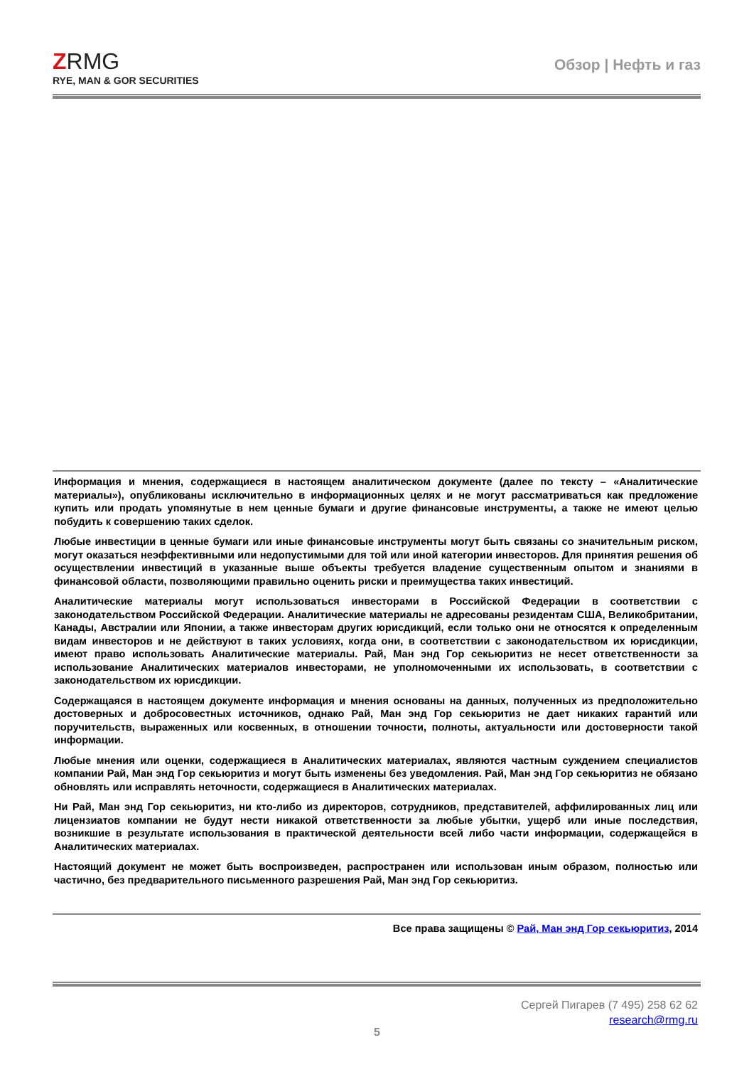ZRMG
RYE, MAN & GOR SECURITIES
Обзор | Нефть и газ
Информация и мнения, содержащиеся в настоящем аналитическом документе (далее по тексту – «Аналитические материалы»), опубликованы исключительно в информационных целях и не могут рассматриваться как предложение купить или продать упомянутые в нем ценные бумаги и другие финансовые инструменты, а также не имеют целью побудить к совершению таких сделок.
Любые инвестиции в ценные бумаги или иные финансовые инструменты могут быть связаны со значительным риском, могут оказаться неэффективными или недопустимыми для той или иной категории инвесторов. Для принятия решения об осуществлении инвестиций в указанные выше объекты требуется владение существенным опытом и знаниями в финансовой области, позволяющими правильно оценить риски и преимущества таких инвестиций.
Аналитические материалы могут использоваться инвесторами в Российской Федерации в соответствии с законодательством Российской Федерации. Аналитические материалы не адресованы резидентам США, Великобритании, Канады, Австралии или Японии, а также инвесторам других юрисдикций, если только они не относятся к определенным видам инвесторов и не действуют в таких условиях, когда они, в соответствии с законодательством их юрисдикции, имеют право использовать Аналитические материалы. Рай, Ман энд Гор секьюритиз не несет ответственности за использование Аналитических материалов инвесторами, не уполномоченными их использовать, в соответствии с законодательством их юрисдикции.
Содержащаяся в настоящем документе информация и мнения основаны на данных, полученных из предположительно достоверных и добросовестных источников, однако Рай, Ман энд Гор секьюритиз не дает никаких гарантий или поручительств, выраженных или косвенных, в отношении точности, полноты, актуальности или достоверности такой информации.
Любые мнения или оценки, содержащиеся в Аналитических материалах, являются частным суждением специалистов компании Рай, Ман энд Гор секьюритиз и могут быть изменены без уведомления. Рай, Ман энд Гор секьюритиз не обязано обновлять или исправлять неточности, содержащиеся в Аналитических материалах.
Ни Рай, Ман энд Гор секьюритиз, ни кто-либо из директоров, сотрудников, представителей, аффилированных лиц или лицензиатов компании не будут нести никакой ответственности за любые убытки, ущерб или иные последствия, возникшие в результате использования в практической деятельности всей либо части информации, содержащейся в Аналитических материалах.
Настоящий документ не может быть воспроизведен, распространен или использован иным образом, полностью или частично, без предварительного письменного разрешения Рай, Ман энд Гор секьюритиз.
Все права защищены © Рай, Ман энд Гор секьюритиз, 2014
Сергей Пигарев (7 495) 258 62 62
research@rmg.ru
5